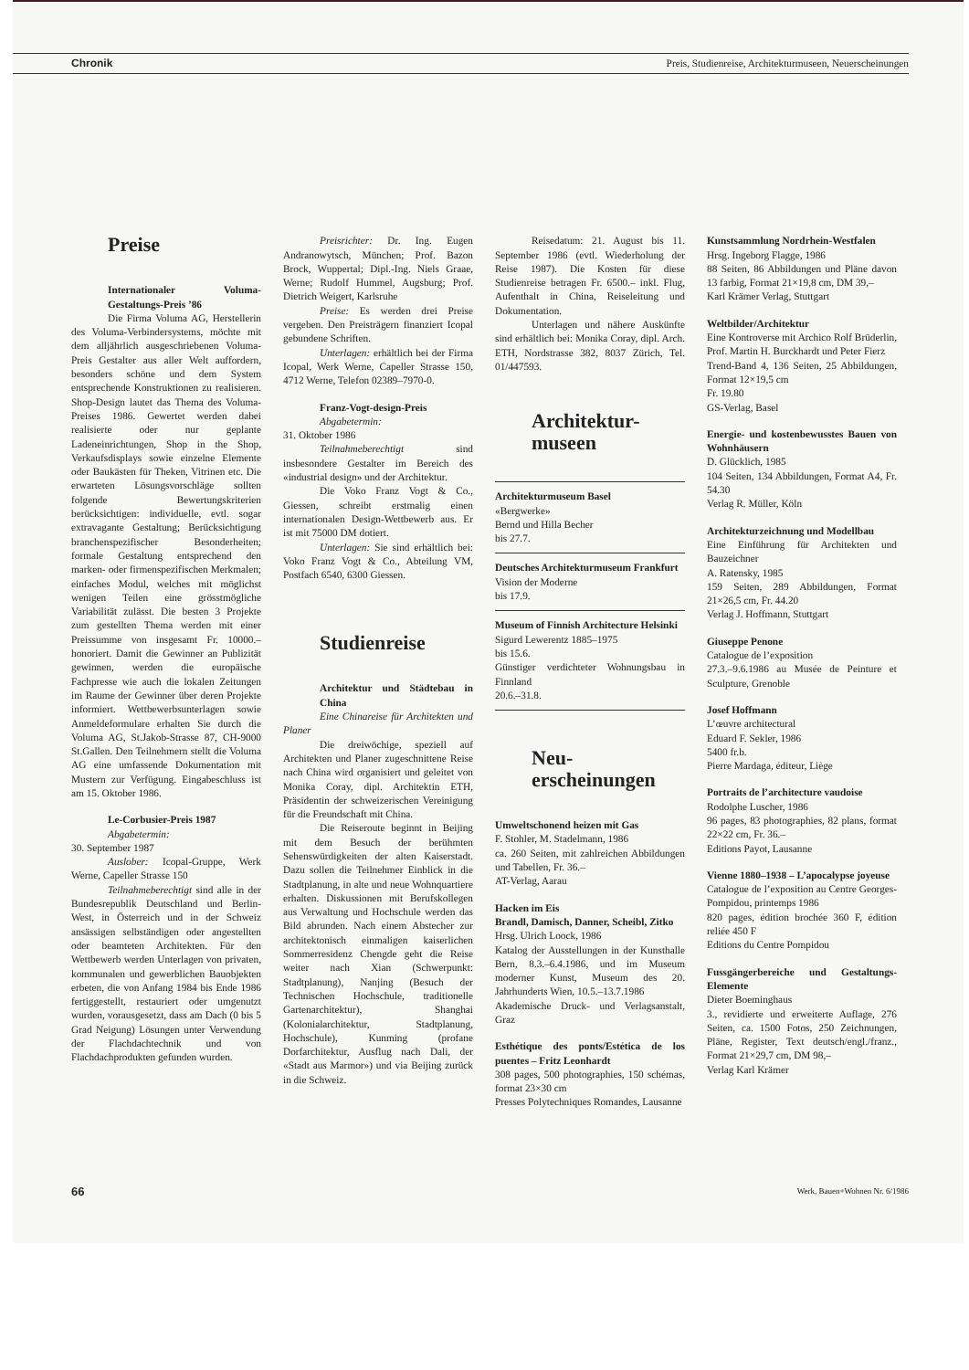Chronik Preis, Studienreise, Architekturmuseen, Neuerscheinungen
Preise
Internationaler Voluma-Gestaltungs-Preis ’86
Die Firma Voluma AG, Herstellerin des Voluma-Verbindersystems, möchte mit dem alljährlich ausgeschriebenen Voluma-Preis Gestalter aus aller Welt auffordern, besonders schöne und dem System entsprechende Konstruktionen zu realisieren. Shop-Design lautet das Thema des Voluma-Preises 1986. Gewertet werden dabei realisierte oder nur geplante Ladeneinrichtungen, Shop in the Shop, Verkaufsdisplays sowie einzelne Elemente oder Baukästen für Theken, Vitrinen etc. Die erwarteten Lösungsvorschläge sollten folgende Bewertungskriterien berücksichtigen: individuelle, evtl. sogar extravagante Gestaltung; Berücksichtigung branchenspezifischer Besonderheiten; formale Gestaltung entsprechend den marken- oder firmenspezifischen Merkmalen; einfaches Modul, welches mit möglichst wenigen Teilen eine grösstmögliche Variabilität zulässt. Die besten 3 Projekte zum gestellten Thema werden mit einer Preissumme von insgesamt Fr. 10000.– honoriert. Damit die Gewinner an Publizität gewinnen, werden die europäische Fachpresse wie auch die lokalen Zeitungen im Raume der Gewinner über deren Projekte informiert. Wettbewerbsunterlagen sowie Anmeldeformulare erhalten Sie durch die Voluma AG, St.Jakob-Strasse 87, CH-9000 St.Gallen. Den Teilnehmern stellt die Voluma AG eine umfassende Dokumentation mit Mustern zur Verfügung. Eingabeschluss ist am 15. Oktober 1986.
Le-Corbusier-Preis 1987
Abgabetermin:
30. September 1987
Auslober: Icopal-Gruppe, Werk Werne, Capeller Strasse 150
Teilnahmeberechtigt sind alle in der Bundesrepublik Deutschland und Berlin-West, in Österreich und in der Schweiz ansässigen selbständigen oder angestellten oder beamteten Architekten. Für den Wettbewerb werden Unterlagen von privaten, kommunalen und gewerblichen Bauobjekten erbeten, die von Anfang 1984 bis Ende 1986 fertiggestellt, restauriert oder umgenutzt wurden, vorausgesetzt, dass am Dach (0 bis 5 Grad Neigung) Lösungen unter Verwendung der Flachdachtechnik und von Flachdachprodukten gefunden wurden.
Preisrichter: Dr. Ing. Eugen Andranowytsch, München; Prof. Bazon Brock, Wuppertal; Dipl.-Ing. Niels Graae, Werne; Rudolf Hummel, Augsburg; Prof. Dietrich Weigert, Karlsruhe
Preise: Es werden drei Preise vergeben. Den Preisträgern finanziert Icopal gebundene Schriften.
Unterlagen: erhältlich bei der Firma Icopal, Werk Werne, Capeller Strasse 150, 4712 Werne, Telefon 02389–7970-0.
Franz-Vogt-design-Preis
Abgabetermin:
31. Oktober 1986
Teilnahmeberechtigt sind insbesondere Gestalter im Bereich des «industrial design» und der Architektur.
Die Voko Franz Vogt & Co., Giessen, schreibt erstmalig einen internationalen Design-Wettbewerb aus. Er ist mit 75000 DM dotiert.
Unterlagen: Sie sind erhältlich bei: Voko Franz Vogt & Co., Abteilung VM, Postfach 6540, 6300 Giessen.
Studienreise
Architektur und Städtebau in China
Eine Chinareise für Architekten und Planer
Die dreiwöchige, speziell auf Architekten und Planer zugeschnittene Reise nach China wird organisiert und geleitet von Monika Coray, dipl. Architektin ETH, Präsidentin der schweizerischen Vereinigung für die Freundschaft mit China.
Die Reiseroute beginnt in Beijing mit dem Besuch der berühmten Sehenswürdigkeiten der alten Kaiserstadt. Dazu sollen die Teilnehmer Einblick in die Stadtplanung, in alte und neue Wohnquartiere erhalten. Diskussionen mit Berufskollegen aus Verwaltung und Hochschule werden das Bild abrunden. Nach einem Abstecher zur architektonisch einmaligen kaiserlichen Sommerresidenz Chengde geht die Reise weiter nach Xian (Schwerpunkt: Stadtplanung), Nanjing (Besuch der Technischen Hochschule, traditionelle Gartenarchitektur), Shanghai (Kolonialarchitektur, Stadtplanung, Hochschule), Kunming (profane Dorfarchitektur, Ausflug nach Dali, der «Stadt aus Marmor») und via Beijing zurück in die Schweiz.
Reisedatum: 21. August bis 11. September 1986 (evtl. Wiederholung der Reise 1987). Die Kosten für diese Studienreise betragen Fr. 6500.– inkl. Flug, Aufenthalt in China, Reiseleitung und Dokumentation.
Unterlagen und nähere Auskünfte sind erhältlich bei: Monika Coray, dipl. Arch. ETH, Nordstrasse 382, 8037 Zürich, Tel. 01/447593.
Architektur-
museen
Architekturmuseum Basel
«Bergwerke»
Bernd und Hilla Becher
bis 27.7.
Deutsches Architekturmuseum Frankfurt
Vision der Moderne
bis 17.9.
Museum of Finnish Architecture Helsinki
Sigurd Lewerentz 1885–1975
bis 15.6.
Günstiger verdichteter Wohnungsbau in Finnland
20.6.–31.8.
Neu-
erscheinungen
Umweltschonend heizen mit Gas
F. Stohler, M. Stadelmann, 1986
ca. 260 Seiten, mit zahlreichen Abbildungen und Tabellen, Fr. 36.–
AT-Verlag, Aarau
Hacken im Eis
Brandl, Damisch, Danner, Scheibl, Zitko
Hrsg. Ulrich Loock, 1986
Katalog der Ausstellungen in der Kunsthalle Bern, 8.3.–6.4.1986, und im Museum moderner Kunst, Museum des 20. Jahrhunderts Wien, 10.5.–13.7.1986
Akademische Druck- und Verlagsanstalt, Graz
Esthétique des ponts/Estética de los puentes – Fritz Leonhardt
308 pages, 500 photographies, 150 schémas, format 23×30 cm
Presses Polytechniques Romandes, Lausanne
Kunstsammlung Nordrhein-Westfalen
Hrsg. Ingeborg Flagge, 1986
88 Seiten, 86 Abbildungen und Pläne davon 13 farbig, Format 21×19,8 cm, DM 39,–
Karl Krämer Verlag, Stuttgart
Weltbilder/Architektur
Eine Kontroverse mit Archico Rolf Brüderlin, Prof. Martin H. Burckhardt und Peter Fierz
Trend-Band 4, 136 Seiten, 25 Abbildungen, Format 12×19,5 cm
Fr. 19.80
GS-Verlag, Basel
Energie- und kostenbewusstes Bauen von Wohnhäusern
D. Glücklich, 1985
104 Seiten, 134 Abbildungen, Format A4, Fr. 54.30
Verlag R. Müller, Köln
Architekturzeichnung und Modellbau
Eine Einführung für Architekten und Bauzeichner
A. Ratensky, 1985
159 Seiten, 289 Abbildungen, Format 21×26,5 cm, Fr. 44.20
Verlag J. Hoffmann, Stuttgart
Giuseppe Penone
Catalogue de l’exposition
27.3.–9.6.1986 au Musée de Peinture et Sculpture, Grenoble
Josef Hoffmann
L’œuvre architectural
Eduard F. Sekler, 1986
5400 fr.b.
Pierre Mardaga, éditeur, Liège
Portraits de l’architecture vaudoise
Rodolphe Luscher, 1986
96 pages, 83 photographies, 82 plans, format 22×22 cm, Fr. 36.–
Editions Payot, Lausanne
Vienne 1880–1938 – L’apocalypse joyeuse
Catalogue de l’exposition au Centre Georges-Pompidou, printemps 1986
820 pages, édition brochée 360 F, édition reliée 450 F
Editions du Centre Pompidou
Fussgängerbereiche und Gestaltungs-Elemente
Dieter Boeminghaus
3., revidierte und erweiterte Auflage, 276 Seiten, ca. 1500 Fotos, 250 Zeichnungen, Pläne, Register, Text deutsch/engl./franz., Format 21×29,7 cm, DM 98,–
Verlag Karl Krämer
66 Werk, Bauen+Wohnen Nr. 6/1986